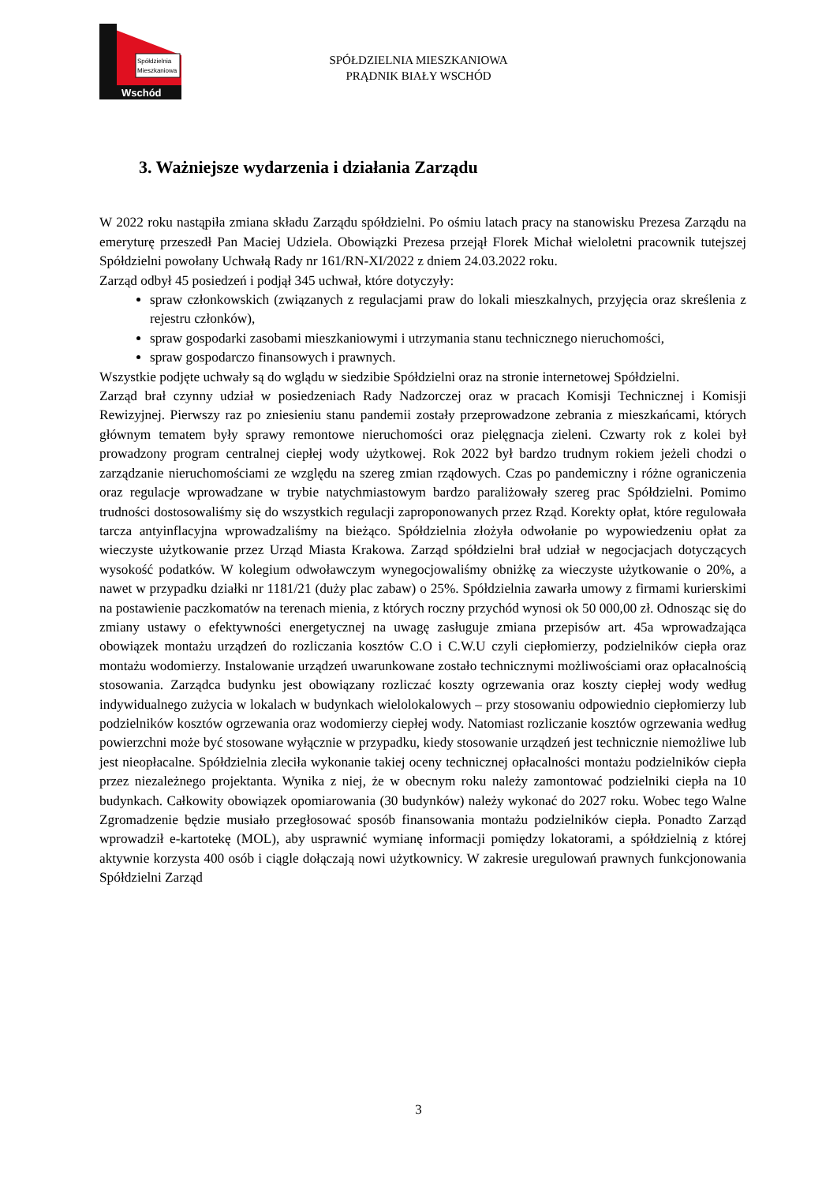Spółdzielnia
Mieszkaniowa
Wschód
SPÓŁDZIELNIA MIESZKANIOWA
PRĄDNIK BIAŁY WSCHÓD
3. Ważniejsze wydarzenia i działania Zarządu
W 2022 roku nastąpiła zmiana składu Zarządu spółdzielni. Po ośmiu latach pracy na stanowisku Prezesa Zarządu na emeryturę przeszedł Pan Maciej Udziela. Obowiązki Prezesa przejął Florek Michał wieloletni pracownik tutejszej Spółdzielni powołany Uchwałą Rady nr 161/RN-XI/2022 z dniem 24.03.2022 roku.
Zarząd odbył 45 posiedzeń i podjął 345 uchwał, które dotyczyły:
spraw członkowskich (związanych z regulacjami praw do lokali mieszkalnych, przyjęcia oraz skreślenia z rejestru członków),
spraw gospodarki zasobami mieszkaniowymi i utrzymania stanu technicznego nieruchomości,
spraw gospodarczo finansowych i prawnych.
Wszystkie podjęte uchwały są do wglądu w siedzibie Spółdzielni oraz na stronie internetowej Spółdzielni.
Zarząd brał czynny udział w posiedzeniach Rady Nadzorczej oraz w pracach Komisji Technicznej i Komisji Rewizyjnej. Pierwszy raz po zniesieniu stanu pandemii zostały przeprowadzone zebrania z mieszkańcami, których głównym tematem były sprawy remontowe nieruchomości oraz pielęgnacja zieleni. Czwarty rok z kolei był prowadzony program centralnej ciepłej wody użytkowej. Rok 2022 był bardzo trudnym rokiem jeżeli chodzi o zarządzanie nieruchomościami ze względu na szereg zmian rządowych. Czas po pandemiczny i różne ograniczenia oraz regulacje wprowadzane w trybie natychmiastowym bardzo paraliżowały szereg prac Spółdzielni. Pomimo trudności dostosowaliśmy się do wszystkich regulacji zaproponowanych przez Rząd. Korekty opłat, które regulowała tarcza antyinflacyjna wprowadzaliśmy na bieżąco. Spółdzielnia złożyła odwołanie po wypowiedzeniu opłat za wieczyste użytkowanie przez Urząd Miasta Krakowa. Zarząd spółdzielni brał udział w negocjacjach dotyczących wysokość podatków. W kolegium odwoławczym wynegocjowaliśmy obniżkę za wieczyste użytkowanie o 20%, a nawet w przypadku działki nr 1181/21 (duży plac zabaw) o 25%. Spółdzielnia zawarła umowy z firmami kurierskimi na postawienie paczkomatów na terenach mienia, z których roczny przychód wynosi ok 50 000,00 zł. Odnosząc się do zmiany ustawy o efektywności energetycznej na uwagę zasługuje zmiana przepisów art. 45a wprowadzająca obowiązek montażu urządzeń do rozliczania kosztów C.O i C.W.U czyli ciepłomierzy, podzielników ciepła oraz montażu wodomierzy. Instalowanie urządzeń uwarunkowane zostało technicznymi możliwościami oraz opłacalnością stosowania. Zarządca budynku jest obowiązany rozliczać koszty ogrzewania oraz koszty ciepłej wody według indywidualnego zużycia w lokalach w budynkach wielolokalowych – przy stosowaniu odpowiednio ciepłomierzy lub podzielników kosztów ogrzewania oraz wodomierzy ciepłej wody. Natomiast rozliczanie kosztów ogrzewania według powierzchni może być stosowane wyłącznie w przypadku, kiedy stosowanie urządzeń jest technicznie niemożliwe lub jest nieopłacalne. Spółdzielnia zleciła wykonanie takiej oceny technicznej opłacalności montażu podzielników ciepła przez niezależnego projektanta. Wynika z niej, że w obecnym roku należy zamontować podzielniki ciepła na 10 budynkach. Całkowity obowiązek opomiarowania (30 budynków) należy wykonać do 2027 roku. Wobec tego Walne Zgromadzenie będzie musiało przegłosować sposób finansowania montażu podzielników ciepła. Ponadto Zarząd wprowadził e-kartotekę (MOL), aby usprawnić wymianę informacji pomiędzy lokatorami, a spółdzielnią z której aktywnie korzysta 400 osób i ciągle dołączają nowi użytkownicy. W zakresie uregulowań prawnych funkcjonowania Spółdzielni Zarząd
3